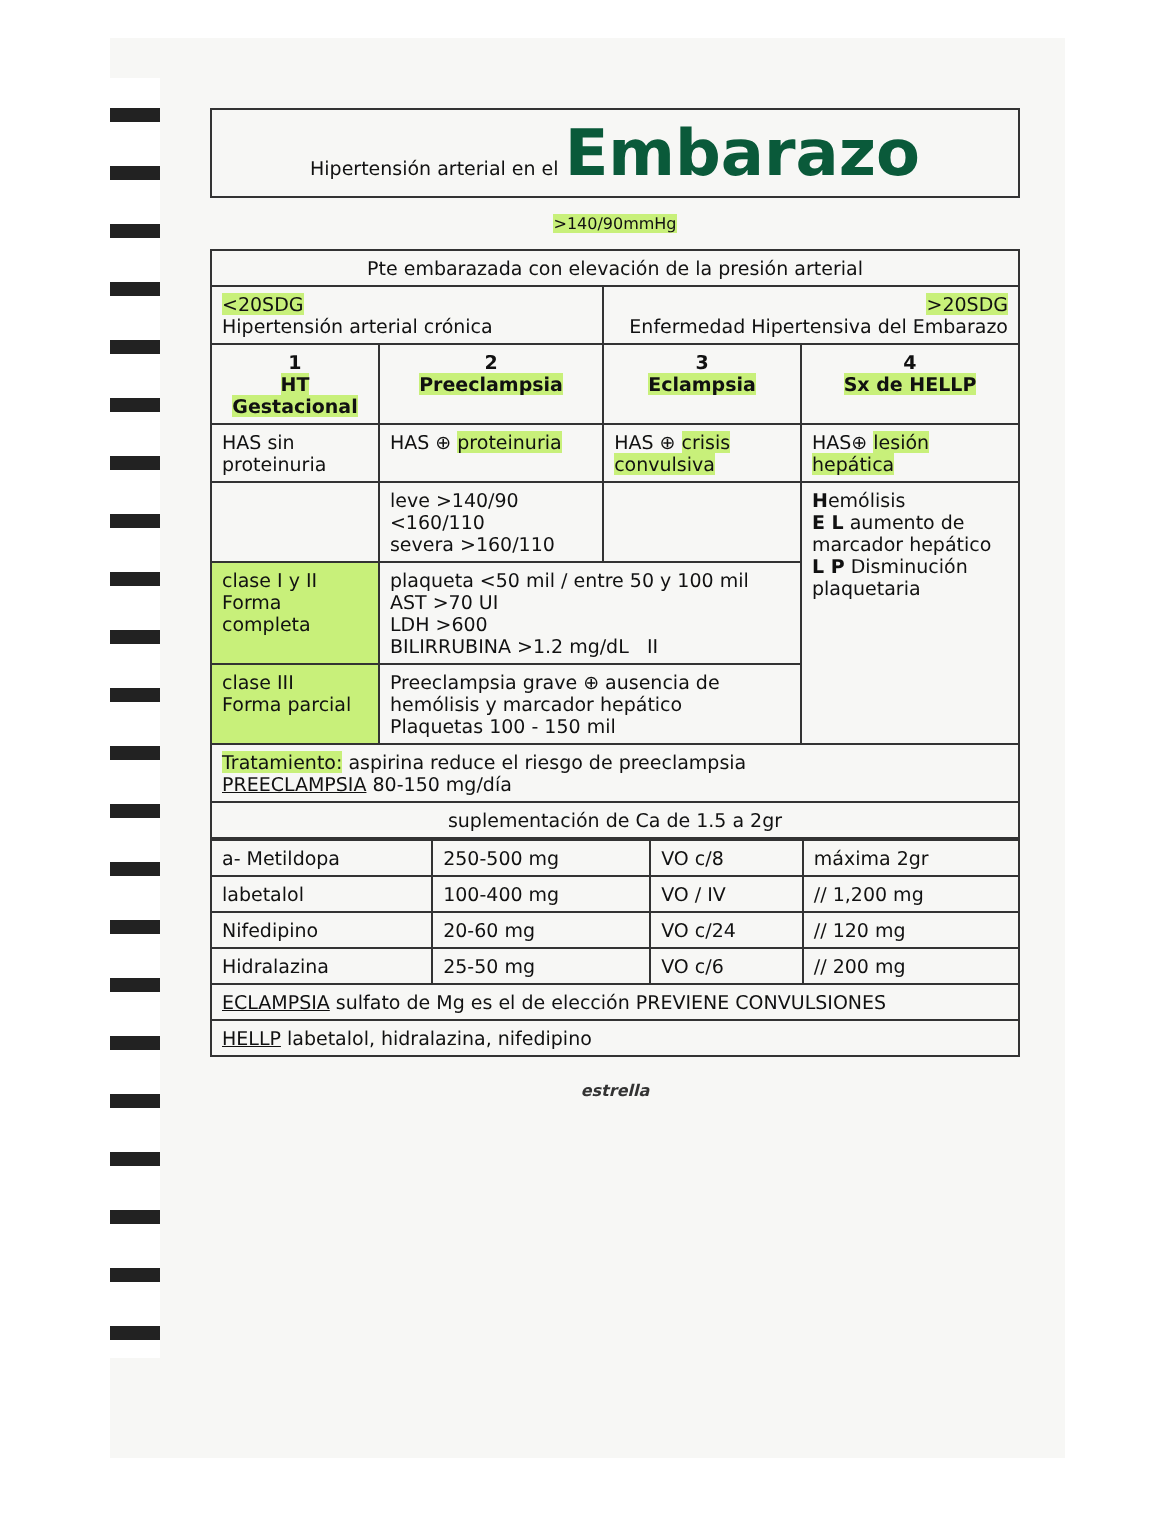| Hipertensión arterial en el Embarazo |
>140/90mmHg
| Pte embarazada con elevación de la presión arterial | | | |
| <20SDG Hipertensión arterial crónica | | >20SDG Enfermedad Hipertensiva del Embarazo | |
| 1 HT Gestacional | 2 Preeclampsia | 3 Eclampsia | 4 Sx de HELLP |
| HAS sin proteinuria | HAS ⊕ proteinuria | HAS ⊕ crisis convulsiva | HAS⊕ lesión hepática |
| | leve >140/90 <160/110 severa >160/110 | | H emólisis E L aumento de marcador hepático L P Disminución plaquetaria |
| clase I y II Forma completa | plaqueta <50 mil / entre 50 y 100 mil AST >70 UI LDH >600 BILIRRUBINA >1.2 mg/dL II | | |
| clase III Forma parcial | Preeclampsia grave ⊕ ausencia de hemólisis y marcador hepático Plaquetas 100 - 150 mil | | |
| Tratamiento: aspirina reduce el riesgo de preeclampsia PREECLAMPSIA 80-150 mg/día | | | |
| suplementación de Ca de 1.5 a 2gr | | | |
| a- Metildopa | 250-500 mg | VO c/8 | máxima 2gr |
| labetalol | 100-400 mg | VO / IV | // 1,200 mg |
| Nifedipino | 20-60 mg | VO c/24 | // 120 mg |
| Hidralazina | 25-50 mg | VO c/6 | // 200 mg |
| ECLAMPSIA sulfato de Mg es el de elección PREVIENE CONVULSIONES | | | |
| HELLP labetalol, hidralazina, nifedipino | | | |
estrella